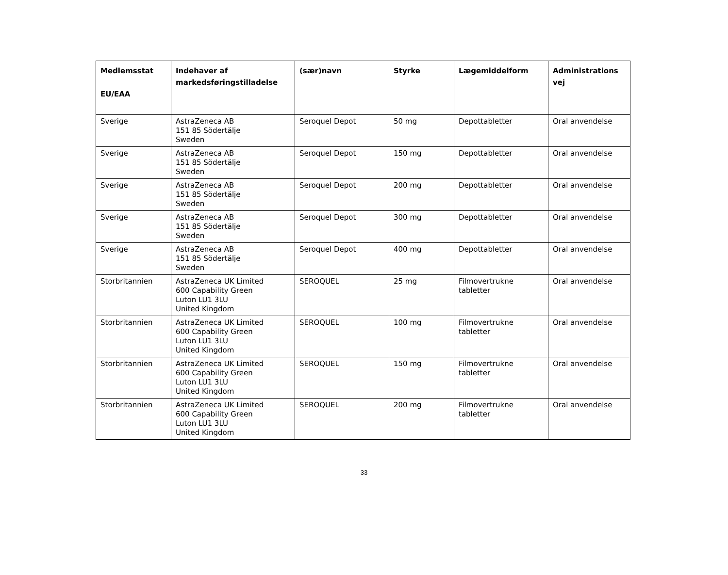| Medlemsstat EU/EAA | Indehaver af markedsføringstilladelse | (sær)navn | Styrke | Lægemiddelform | Administrations vej |
| --- | --- | --- | --- | --- | --- |
| Sverige | AstraZeneca AB 151 85 Södertälje Sweden | Seroquel Depot | 50 mg | Depottabletter | Oral anvendelse |
| Sverige | AstraZeneca AB 151 85 Södertälje Sweden | Seroquel Depot | 150 mg | Depottabletter | Oral anvendelse |
| Sverige | AstraZeneca AB 151 85 Södertälje Sweden | Seroquel Depot | 200 mg | Depottabletter | Oral anvendelse |
| Sverige | AstraZeneca AB 151 85 Södertälje Sweden | Seroquel Depot | 300 mg | Depottabletter | Oral anvendelse |
| Sverige | AstraZeneca AB 151 85 Södertälje Sweden | Seroquel Depot | 400 mg | Depottabletter | Oral anvendelse |
| Storbritannien | AstraZeneca UK Limited 600 Capability Green Luton LU1 3LU United Kingdom | SEROQUEL | 25 mg | Filmovertrukne tabletter | Oral anvendelse |
| Storbritannien | AstraZeneca UK Limited 600 Capability Green Luton LU1 3LU United Kingdom | SEROQUEL | 100 mg | Filmovertrukne tabletter | Oral anvendelse |
| Storbritannien | AstraZeneca UK Limited 600 Capability Green Luton LU1 3LU United Kingdom | SEROQUEL | 150 mg | Filmovertrukne tabletter | Oral anvendelse |
| Storbritannien | AstraZeneca UK Limited 600 Capability Green Luton LU1 3LU United Kingdom | SEROQUEL | 200 mg | Filmovertrukne tabletter | Oral anvendelse |
33